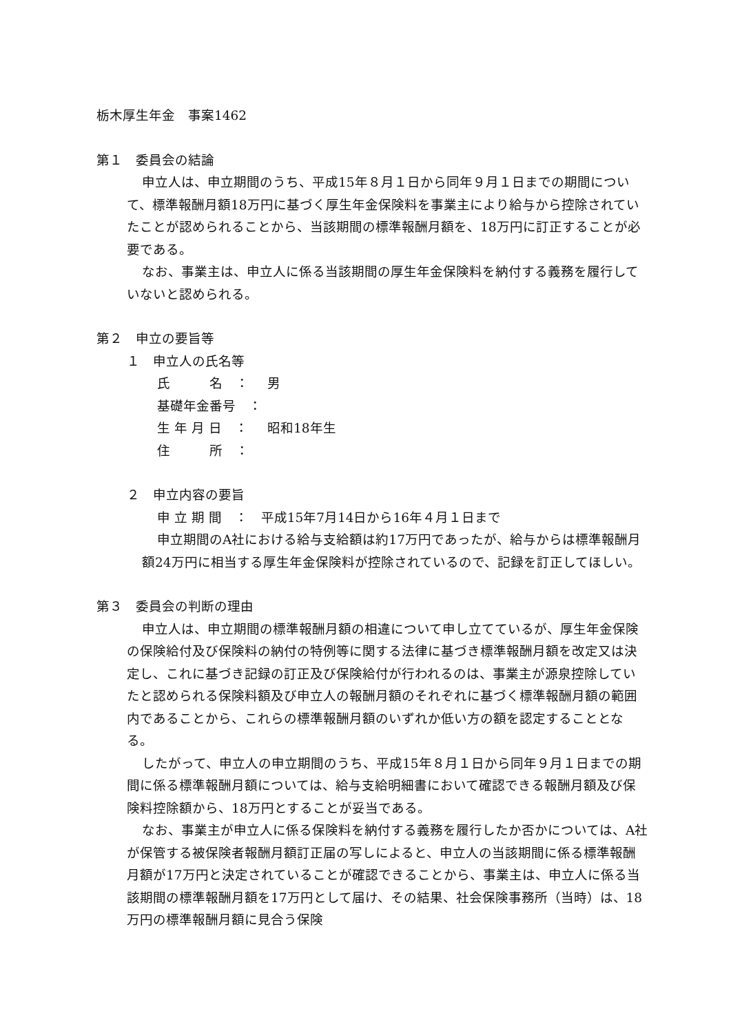栃木厚生年金　事案1462
第１　委員会の結論
申立人は、申立期間のうち、平成15年８月１日から同年９月１日までの期間について、標準報酬月額18万円に基づく厚生年金保険料を事業主により給与から控除されていたことが認められることから、当該期間の標準報酬月額を、18万円に訂正することが必要である。
なお、事業主は、申立人に係る当該期間の厚生年金保険料を納付する義務を履行していないと認められる。
第２　申立の要旨等
１　申立人の氏名等
氏　　　名　： 男
基礎年金番号　：
生 年 月 日　： 昭和18年生
住　　　所　：
２　申立内容の要旨
申 立 期 間　：　平成15年7月14日から16年４月１日まで
申立期間のA社における給与支給額は約17万円であったが、給与からは標準報酬月額24万円に相当する厚生年金保険料が控除されているので、記録を訂正してほしい。
第３　委員会の判断の理由
申立人は、申立期間の標準報酬月額の相違について申し立てているが、厚生年金保険の保険給付及び保険料の納付の特例等に関する法律に基づき標準報酬月額を改定又は決定し、これに基づき記録の訂正及び保険給付が行われるのは、事業主が源泉控除していたと認められる保険料額及び申立人の報酬月額のそれぞれに基づく標準報酬月額の範囲内であることから、これらの標準報酬月額のいずれか低い方の額を認定することとなる。
したがって、申立人の申立期間のうち、平成15年８月１日から同年９月１日までの期間に係る標準報酬月額については、給与支給明細書において確認できる報酬月額及び保険料控除額から、18万円とすることが妥当である。
なお、事業主が申立人に係る保険料を納付する義務を履行したか否かについては、A社が保管する被保険者報酬月額訂正届の写しによると、申立人の当該期間に係る標準報酬月額が17万円と決定されていることが確認できることから、事業主は、申立人に係る当該期間の標準報酬月額を17万円として届け、その結果、社会保険事務所（当時）は、18 万円の標準報酬月額に見合う保険